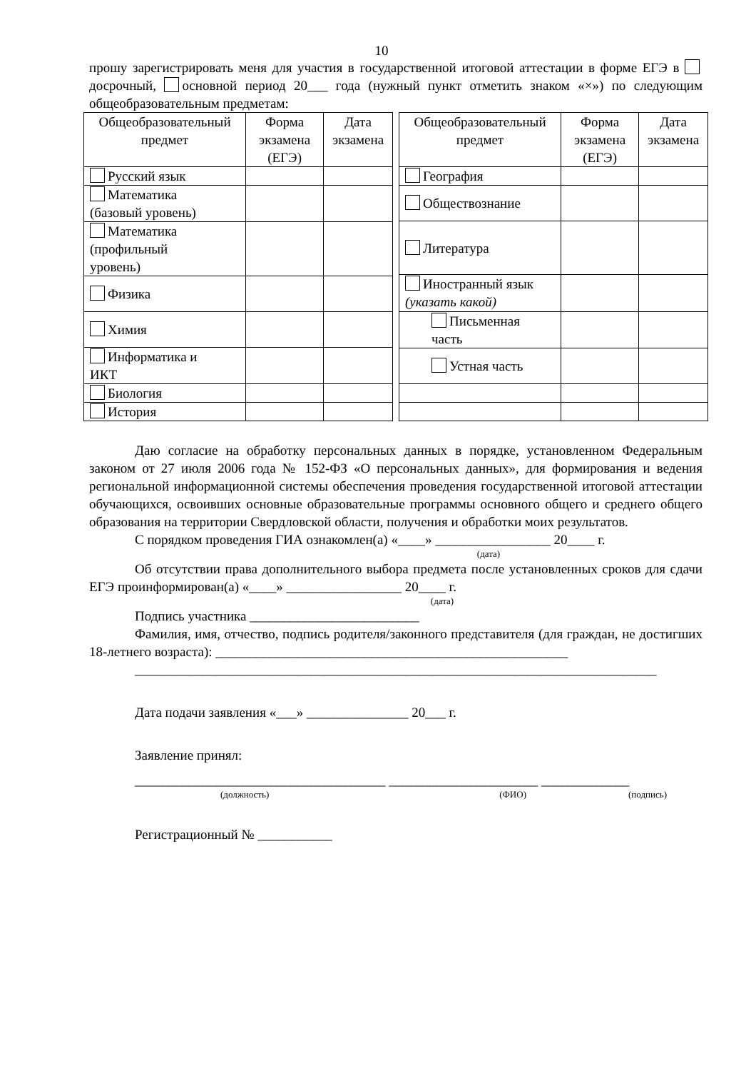10
прошу зарегистрировать меня для участия в государственной итоговой аттестации в форме ЕГЭ в досрочный, основной период 20___ года (нужный пункт отметить знаком «×») по следующим общеобразовательным предметам:
| Общеобразовательный предмет | Форма экзамена (ЕГЭ) | Дата экзамена |
| --- | --- | --- |
| Русский язык | | |
| Математика (базовый уровень) | | |
| Математика (профильный уровень) | | |
| Физика | | |
| Химия | | |
| Информатика и ИКТ | | |
| Биология | | |
| История | | |
| Общеобразовательный предмет | Форма экзамена (ЕГЭ) | Дата экзамена |
| --- | --- | --- |
| География | | |
| Обществознание | | |
| Литература | | |
| Иностранный язык (указать какой) | | |
| Письменная часть | | |
| Устная часть | | |
Даю согласие на обработку персональных данных в порядке, установленном Федеральным законом от 27 июля 2006 года № 152-ФЗ «О персональных данных», для формирования и ведения региональной информационной системы обеспечения проведения государственной итоговой аттестации обучающихся, освоивших основные образовательные программы основного общего и среднего общего образования на территории Свердловской области, получения и обработки моих результатов.
С порядком проведения ГИА ознакомлен(а) «____» _________________ 20____ г.
(дата)
Об отсутствии права дополнительного выбора предмета после установленных сроков для сдачи ЕГЭ проинформирован(а) «____» _________________ 20____ г.
(дата)
Подпись участника _________________________
Фамилия, имя, отчество, подпись родителя/законного представителя (для граждан, не достигших 18-летнего возраста): ____________________________________________________
_____________________________________________________________________________
Дата подачи заявления «___» _______________ 20___ г.
Заявление принял:
_____________________________________ ______________________ _____________
(должность) (ФИО) (подпись)
Регистрационный № ___________